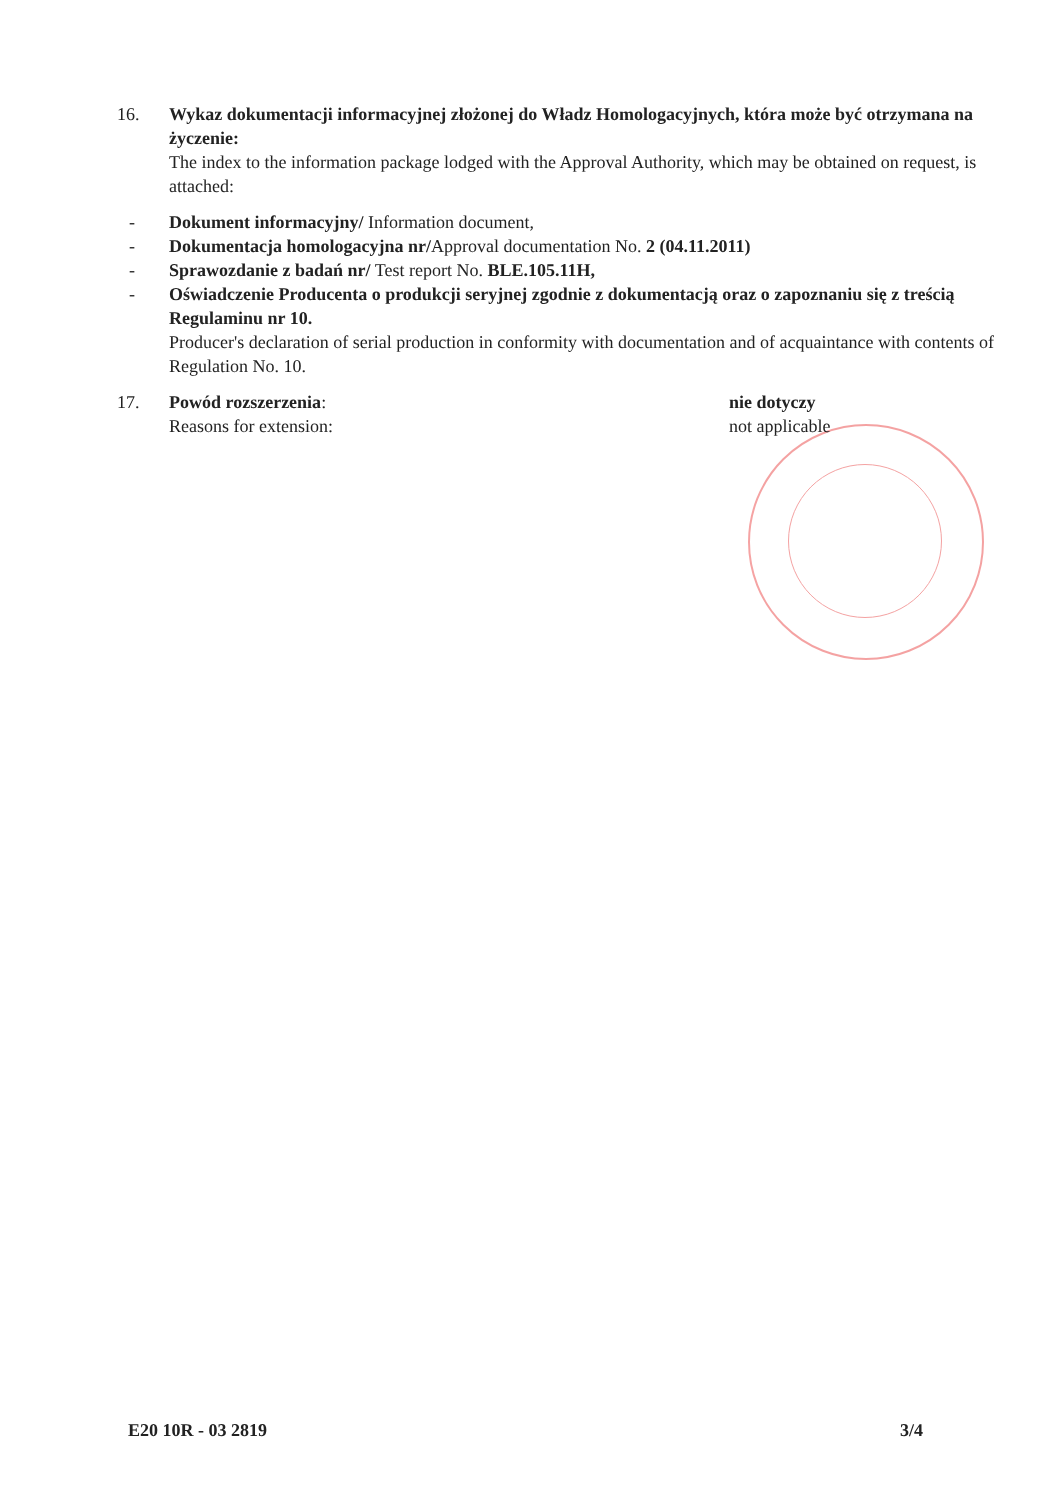16. Wykaz dokumentacji informacyjnej złożonej do Władz Homologacyjnych, która może być otrzymana na życzenie:
The index to the information package lodged with the Approval Authority, which may be obtained on request, is attached:
- Dokument informacyjny/ Information document,
- Dokumentacja homologacyjna nr/Approval documentation No. 2 (04.11.2011)
- Sprawozdanie z badań nr/ Test report No. BLE.105.11H,
- Oświadczenie Producenta o produkcji seryjnej zgodnie z dokumentacją oraz o zapoznaniu się z treścią Regulaminu nr 10.
Producer's declaration of serial production in conformity with documentation and of acquaintance with contents of Regulation No. 10.
17. Powód rozszerzenia:
Reasons for extension:
nie dotyczy
not applicable
E20 10R - 03 2819 3/4